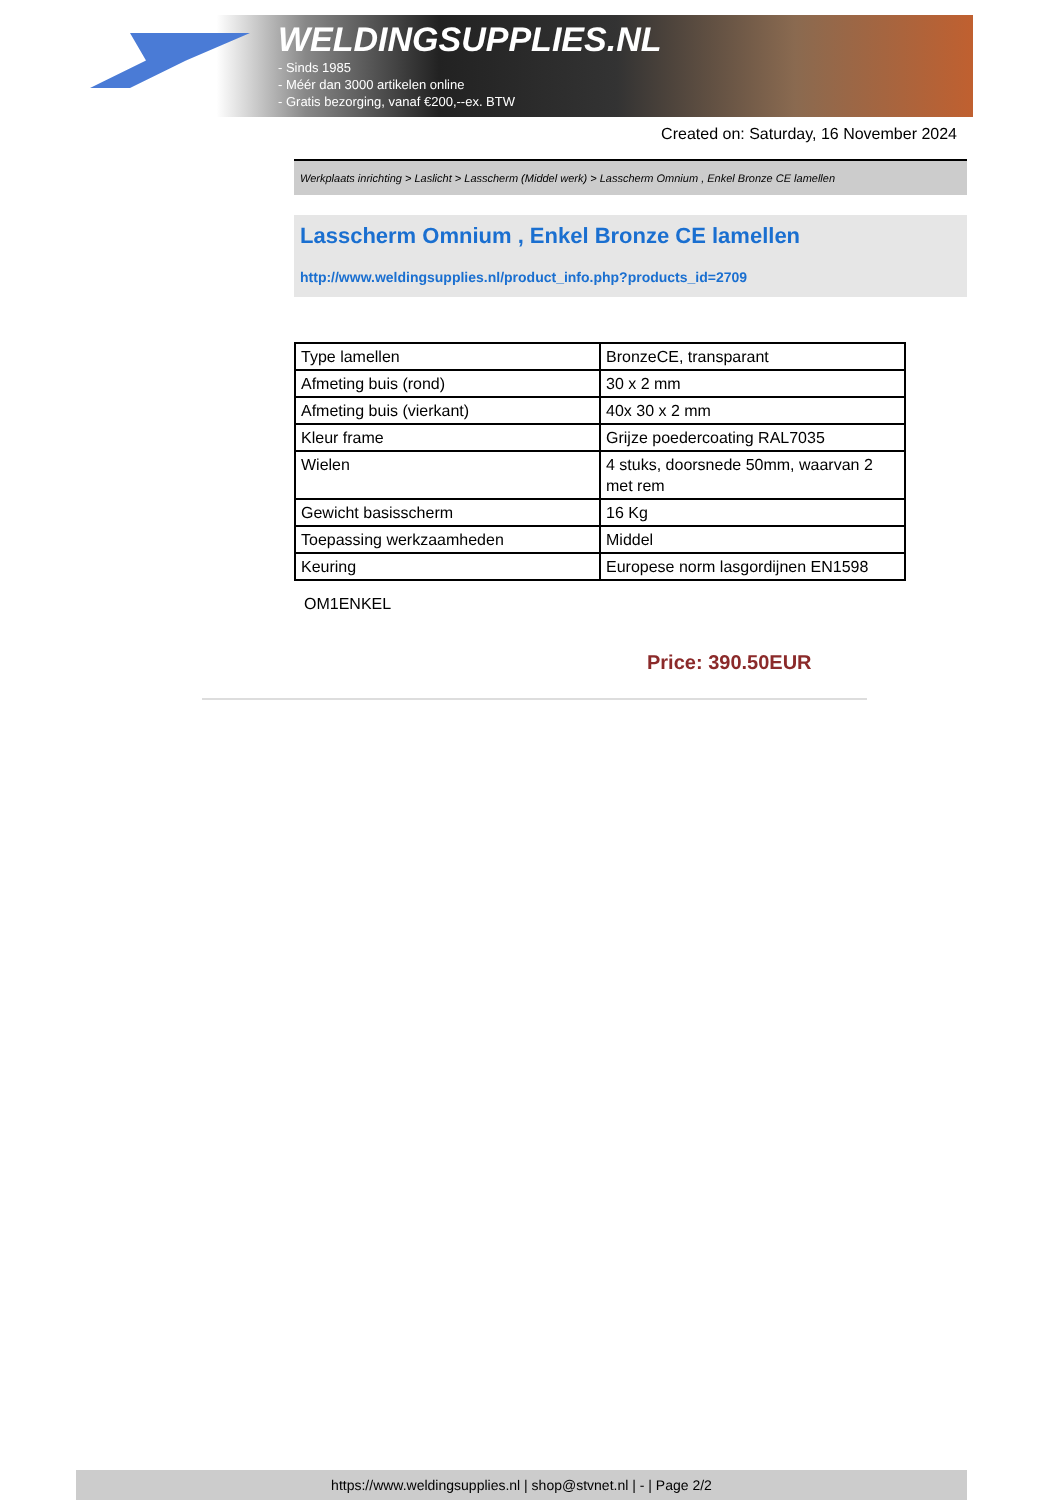WELDINGSUPPLIES.NL
- Sinds 1985
- Méér dan 3000 artikelen online
- Gratis bezorging, vanaf €200,--ex. BTW
Created on: Saturday, 16 November 2024
Werkplaats inrichting > Laslicht > Lasscherm (Middel werk) > Lasscherm Omnium , Enkel Bronze CE lamellen
Lasscherm Omnium , Enkel Bronze CE lamellen
http://www.weldingsupplies.nl/product_info.php?products_id=2709
| Type lamellen | BronzeCE, transparant |
| Afmeting buis (rond) | 30 x 2 mm |
| Afmeting buis (vierkant) | 40x 30 x 2 mm |
| Kleur frame | Grijze poedercoating RAL7035 |
| Wielen | 4 stuks, doorsnede 50mm, waarvan 2 met rem |
| Gewicht basisscherm | 16 Kg |
| Toepassing werkzaamheden | Middel |
| Keuring | Europese norm lasgordijnen EN1598 |
OM1ENKEL
Price: 390.50EUR
https://www.weldingsupplies.nl | shop@stvnet.nl | - | Page 2/2